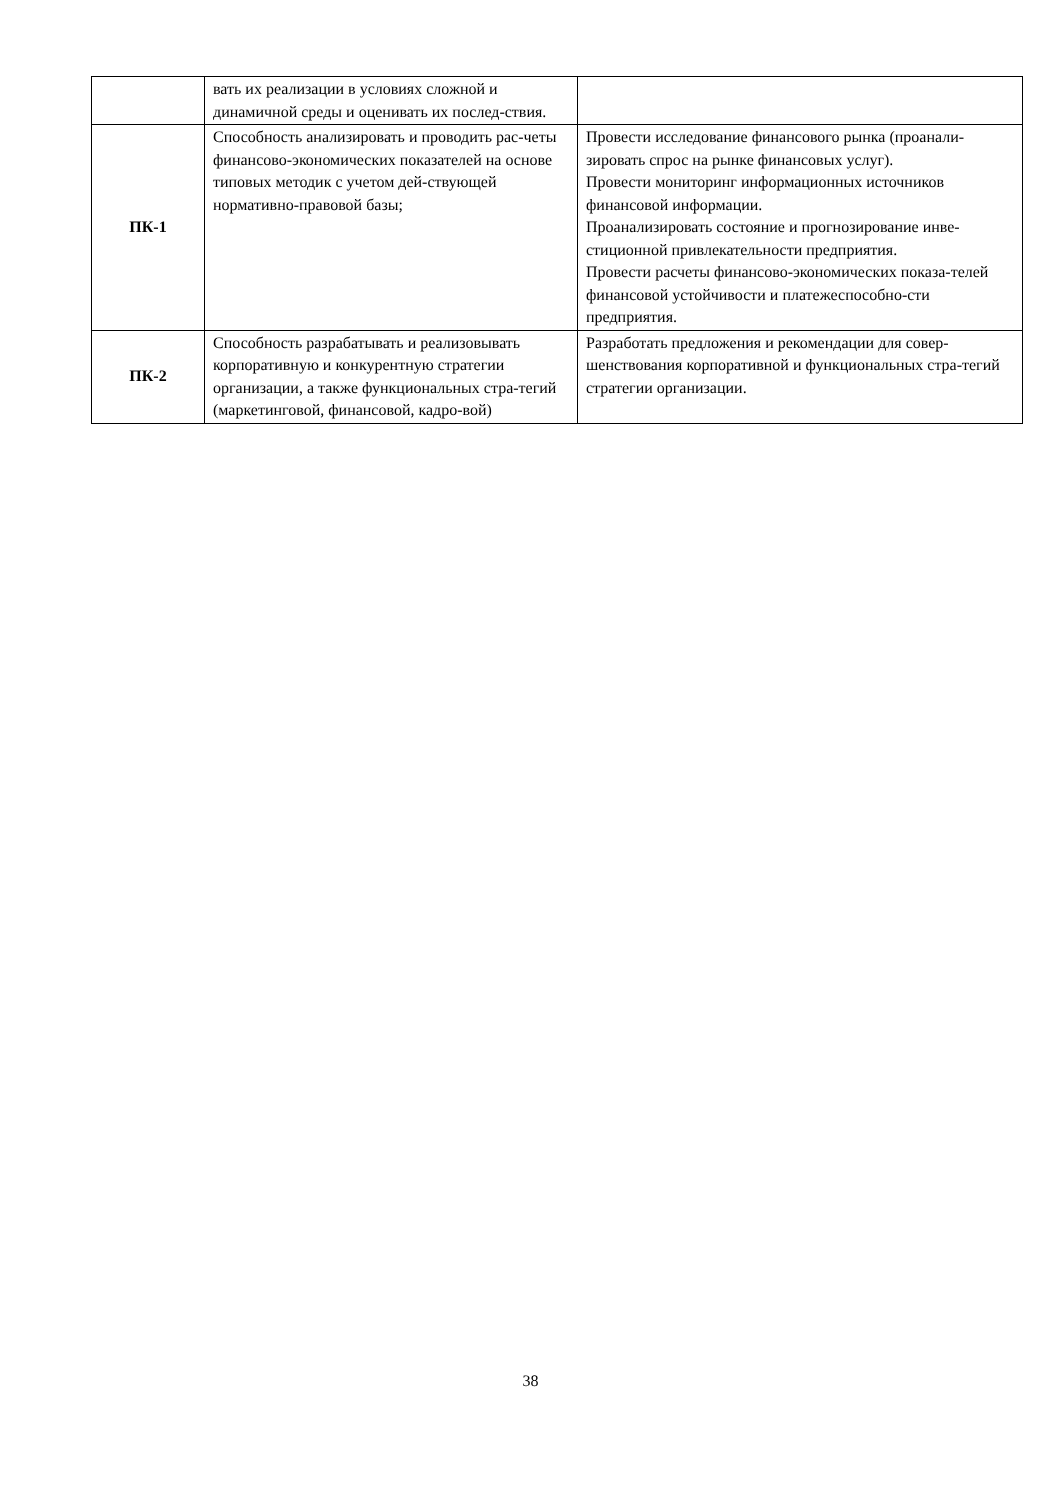| | вать их реализации в условиях сложной и динамичной среды и оценивать их послед-ствия. | |
| ПК-1 | Способность анализировать и проводить рас-четы финансово-экономических показателей на основе типовых методик с учетом дей-ствующей нормативно-правовой базы; | Провести исследование финансового рынка (проанали-зировать спрос на рынке финансовых услуг). Провести мониторинг информационных источников финансовой информации. Проанализировать состояние и прогнозирование инве-стиционной привлекательности предприятия. Провести расчеты финансово-экономических показа-телей финансовой устойчивости и платежеспособно-сти предприятия. |
| ПК-2 | Способность разрабатывать и реализовывать корпоративную и конкурентную стратегии организации, а также функциональных стра-тегий (маркетинговой, финансовой, кадро-вой) | Разработать предложения и рекомендации для совер-шенствования корпоративной и функциональных стра-тегий стратегии организации. |
38